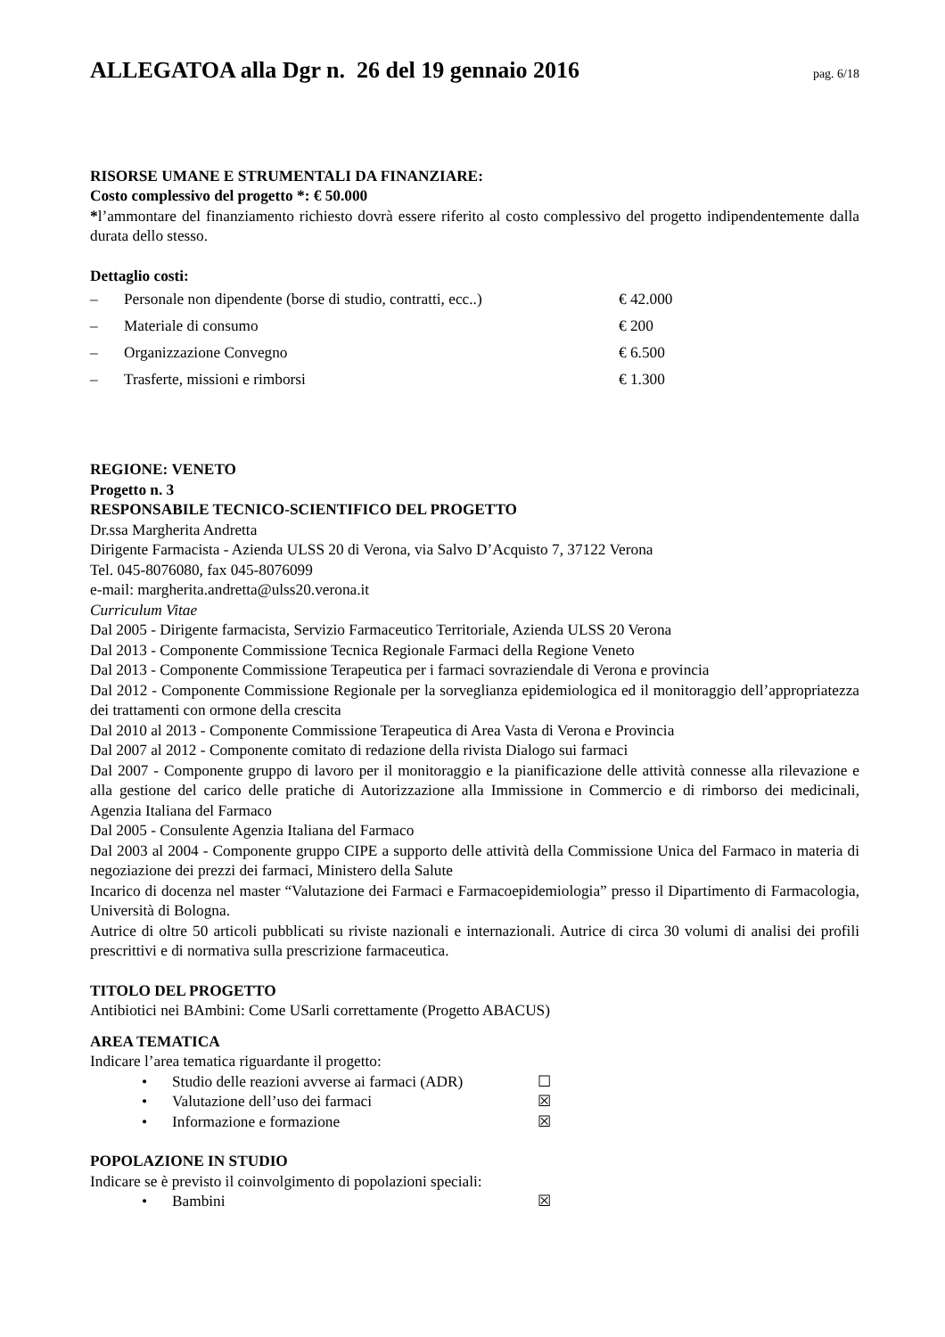ALLEGATOA alla Dgr n. 26 del 19 gennaio 2016
pag. 6/18
RISORSE UMANE E STRUMENTALI DA FINANZIARE:
Costo complessivo del progetto *: € 50.000
*l’ammontare del finanziamento richiesto dovrà essere riferito al costo complessivo del progetto indipendentemente dalla durata dello stesso.
Dettaglio costi:
– Personale non dipendente (borse di studio, contratti, ecc..) € 42.000
– Materiale di consumo € 200
– Organizzazione Convegno € 6.500
– Trasferte, missioni e rimborsi € 1.300
REGIONE: VENETO
Progetto n. 3
RESPONSABILE TECNICO-SCIENTIFICO DEL PROGETTO
Dr.ssa Margherita Andretta
Dirigente Farmacista - Azienda ULSS 20 di Verona, via Salvo D’Acquisto 7, 37122 Verona
Tel. 045-8076080, fax 045-8076099
e-mail: margherita.andretta@ulss20.verona.it
Curriculum Vitae
Dal 2005 - Dirigente farmacista, Servizio Farmaceutico Territoriale, Azienda ULSS 20 Verona
Dal 2013 - Componente Commissione Tecnica Regionale Farmaci della Regione Veneto
Dal 2013 - Componente Commissione Terapeutica per i farmaci sovraziendale di Verona e provincia
Dal 2012 - Componente Commissione Regionale per la sorveglianza epidemiologica ed il monitoraggio dell’appropriatezza dei trattamenti con ormone della crescita
Dal 2010 al 2013 - Componente Commissione Terapeutica di Area Vasta di Verona e Provincia
Dal 2007 al 2012 - Componente comitato di redazione della rivista Dialogo sui farmaci
Dal 2007 - Componente gruppo di lavoro per il monitoraggio e la pianificazione delle attività connesse alla rilevazione e alla gestione del carico delle pratiche di Autorizzazione alla Immissione in Commercio e di rimborso dei medicinali, Agenzia Italiana del Farmaco
Dal 2005 - Consulente Agenzia Italiana del Farmaco
Dal 2003 al 2004 - Componente gruppo CIPE a supporto delle attività della Commissione Unica del Farmaco in materia di negoziazione dei prezzi dei farmaci, Ministero della Salute
Incarico di docenza nel master “Valutazione dei Farmaci e Farmacoepidemiologia” presso il Dipartimento di Farmacologia, Università di Bologna.
Autrice di oltre 50 articoli pubblicati su riviste nazionali e internazionali. Autrice di circa 30 volumi di analisi dei profili prescrittivi e di normativa sulla prescrizione farmaceutica.
TITOLO DEL PROGETTO
Antibiotici nei BAmbini: Come USarli correttamente (Progetto ABACUS)
AREA TEMATICA
Indicare l’area tematica riguardante il progetto:
• Studio delle reazioni avverse ai farmaci (ADR) ☐
• Valutazione dell’uso dei farmaci ☒
• Informazione e formazione ☒
POPOLAZIONE IN STUDIO
Indicare se è previsto il coinvolgimento di popolazioni speciali:
• Bambini ☒